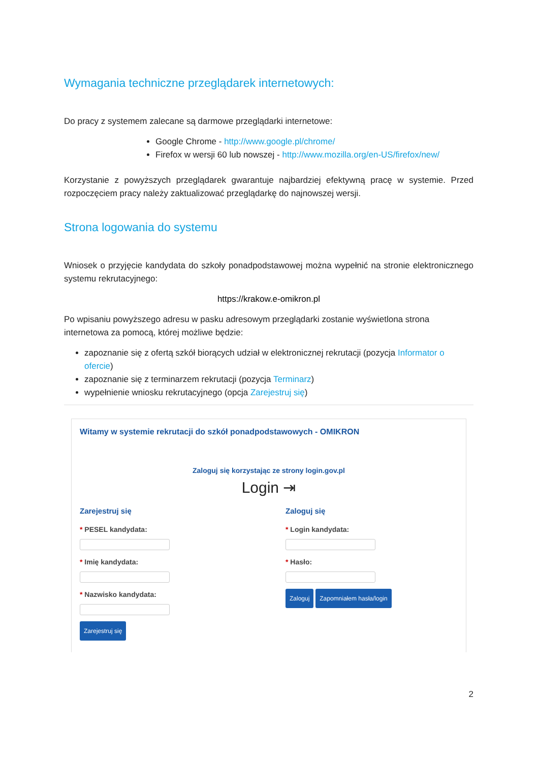Wymagania techniczne przeglądarek internetowych:
Do pracy z systemem zalecane są darmowe przeglądarki internetowe:
Google Chrome - http://www.google.pl/chrome/
Firefox w wersji 60 lub nowszej - http://www.mozilla.org/en-US/firefox/new/
Korzystanie z powyższych przeglądarek gwarantuje najbardziej efektywną pracę w systemie. Przed rozpoczęciem pracy należy zaktualizować przeglądarkę do najnowszej wersji.
Strona logowania do systemu
Wniosek o przyjęcie kandydata do szkoły ponadpodstawowej można wypełnić na stronie elektronicznego systemu rekrutacyjnego:
https://krakow.e-omikron.pl
Po wpisaniu powyższego adresu w pasku adresowym przeglądarki zostanie wyświetlona strona internetowa za pomocą, której możliwe będzie:
zapoznanie się z ofertą szkół biorących udział w elektronicznej rekrutacji (pozycja Informator o ofercie)
zapoznanie się z terminarzem rekrutacji (pozycja Terminarz)
wypełnienie wniosku rekrutacyjnego (opcja Zarejestruj się)
Witamy w systemie rekrutacji do szkół ponadpodstawowych - OMIKRON
Zaloguj się korzystając ze strony login.gov.pl
Login ⇥
Zarejestruj się
* PESEL kandydata:
* Imię kandydata:
* Nazwisko kandydata:
Zarejestruj się
Zaloguj się
* Login kandydata:
* Hasło:
Zaloguj Zapomniałem hasła/login
2